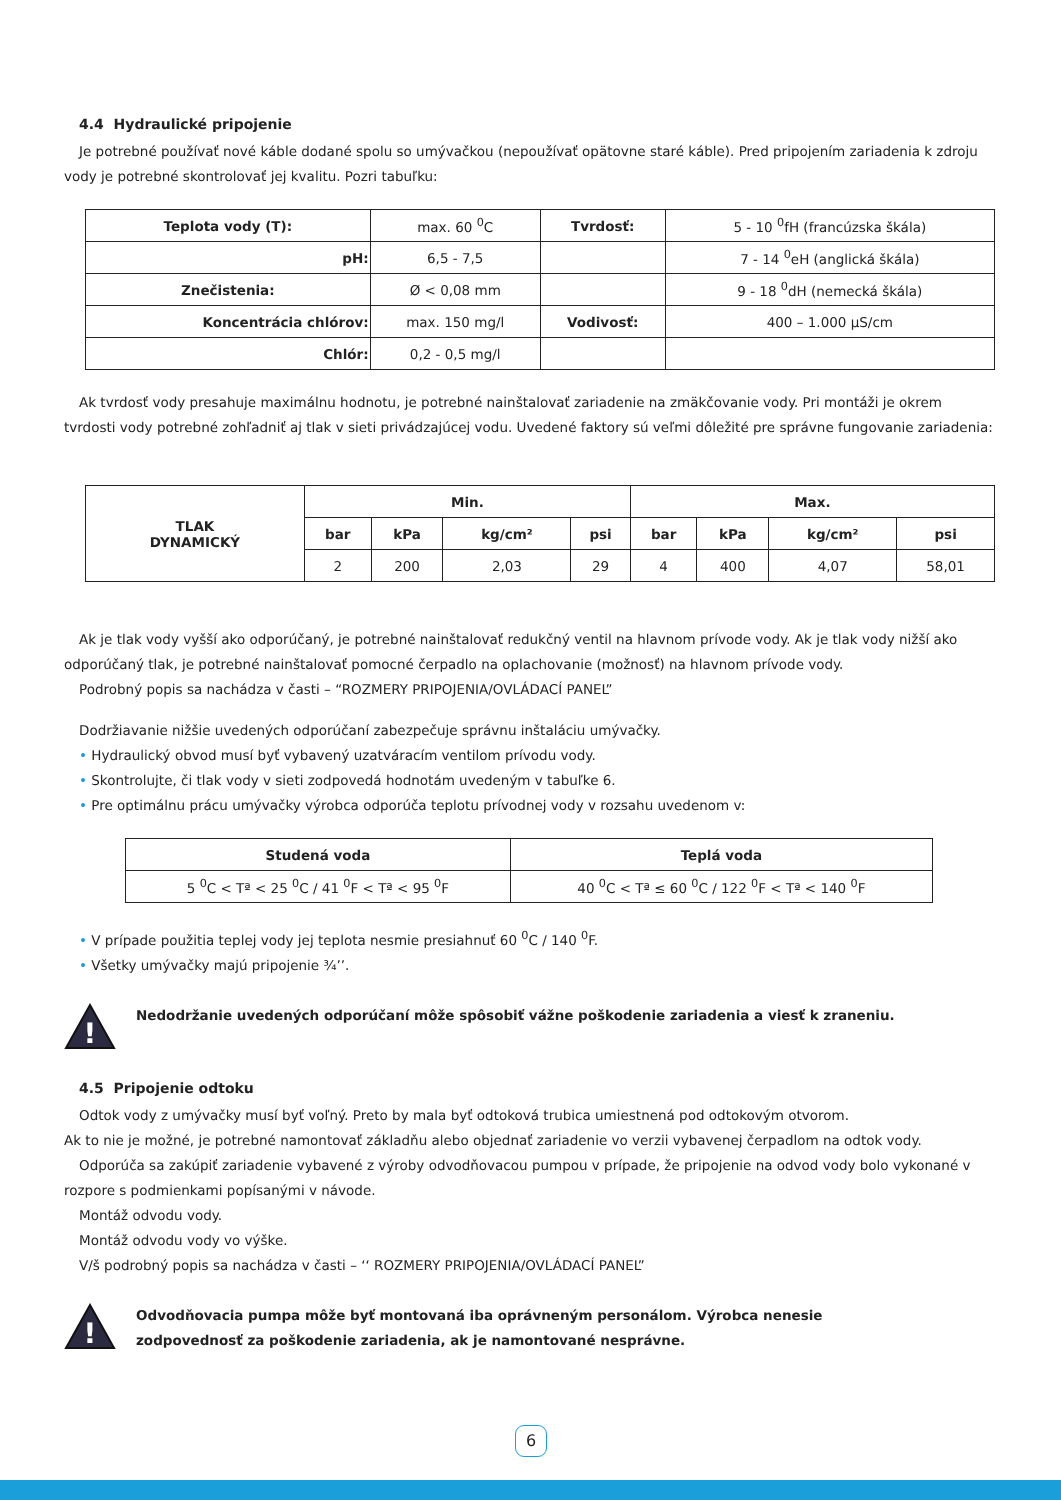4.4 Hydraulické pripojenie
Je potrebné používať nové káble dodané spolu so umývačkou (nepoužívať opätovne staré káble). Pred pripojením zariadenia k zdroju vody je potrebné skontrolovať jej kvalitu. Pozri tabuľku:
| Teplota vody (T): | max. 60 <sup>0</sup>C | Tvrdosť: | 5 - 10 <sup>0</sup>fH (francúzska škála) |
| pH: | 6,5 - 7,5 | | 7 - 14 <sup>0</sup>eH (anglická škála) |
| Znečistenia: | Ø < 0,08 mm | | 9 - 18 <sup>0</sup>dH (nemecká škála) |
| Koncentrácia chlórov: | max. 150 mg/l | Vodivosť: | 400 – 1.000 µS/cm |
| Chlór: | 0,2 - 0,5 mg/l | | |
Ak tvrdosť vody presahuje maximálnu hodnotu, je potrebné nainštalovať zariadenie na zmäkčovanie vody. Pri montáži je okrem tvrdosti vody potrebné zohľadniť aj tlak v sieti privádzajúcej vodu. Uvedené faktory sú veľmi dôležité pre správne fungovanie zariadenia:
| TLAK DYNAMICKÝ | Min. | | | | Max. | | | |
| --- | --- | --- | --- | --- | --- | --- | --- | --- |
| | bar | kPa | kg/cm² | psi | bar | kPa | kg/cm² | psi |
| | 2 | 200 | 2,03 | 29 | 4 | 400 | 4,07 | 58,01 |
Ak je tlak vody vyšší ako odporúčaný, je potrebné nainštalovať redukčný ventil na hlavnom prívode vody. Ak je tlak vody nižší ako odporúčaný tlak, je potrebné nainštalovať pomocné čerpadlo na oplachovanie (možnosť) na hlavnom prívode vody.
Podrobný popis sa nachádza v časti – “ROZMERY PRIPOJENIA/OVLÁDACÍ PANEL”
Dodržiavanie nižšie uvedených odporúčaní zabezpečuje správnu inštaláciu umývačky.
• Hydraulický obvod musí byť vybavený uzatváracím ventilom prívodu vody.
• Skontrolujte, či tlak vody v sieti zodpovedá hodnotám uvedeným v tabuľke 6.
• Pre optimálnu prácu umývačky výrobca odporúča teplotu prívodnej vody v rozsahu uvedenom v:
| Studená voda | Teplá voda |
| --- | --- |
| 5 <sup>0</sup>C < Tª < 25 <sup>0</sup>C / 41 <sup>0</sup>F < Tª < 95 <sup>0</sup>F | 40 <sup>0</sup>C < Tª ≤ 60 <sup>0</sup>C / 122 <sup>0</sup>F < Tª < 140 <sup>0</sup>F |
• V prípade použitia teplej vody jej teplota nesmie presiahnuť 60 <sup>0</sup>C / 140 <sup>0</sup>F.
• Všetky umývačky majú pripojenie ¾’’.
!
Nedodržanie uvedených odporúčaní môže spôsobiť vážne poškodenie zariadenia a viesť k zraneniu.
4.5 Pripojenie odtoku
Odtok vody z umývačky musí byť voľný. Preto by mala byť odtoková trubica umiestnená pod odtokovým otvorom.
Ak to nie je možné, je potrebné namontovať základňu alebo objednať zariadenie vo verzii vybavenej čerpadlom na odtok vody.
Odporúča sa zakúpiť zariadenie vybavené z výroby odvodňovacou pumpou v prípade, že pripojenie na odvod vody bolo vykonané v rozpore s podmienkami popísanými v návode.
Montáž odvodu vody.
Montáž odvodu vody vo výške.
V/š podrobný popis sa nachádza v časti – ‘‘ ROZMERY PRIPOJENIA/OVLÁDACÍ PANEL”
!
Odvodňovacia pumpa môže byť montovaná iba oprávneným personálom. Výrobca nenesie
zodpovednosť za poškodenie zariadenia, ak je namontované nesprávne.
6